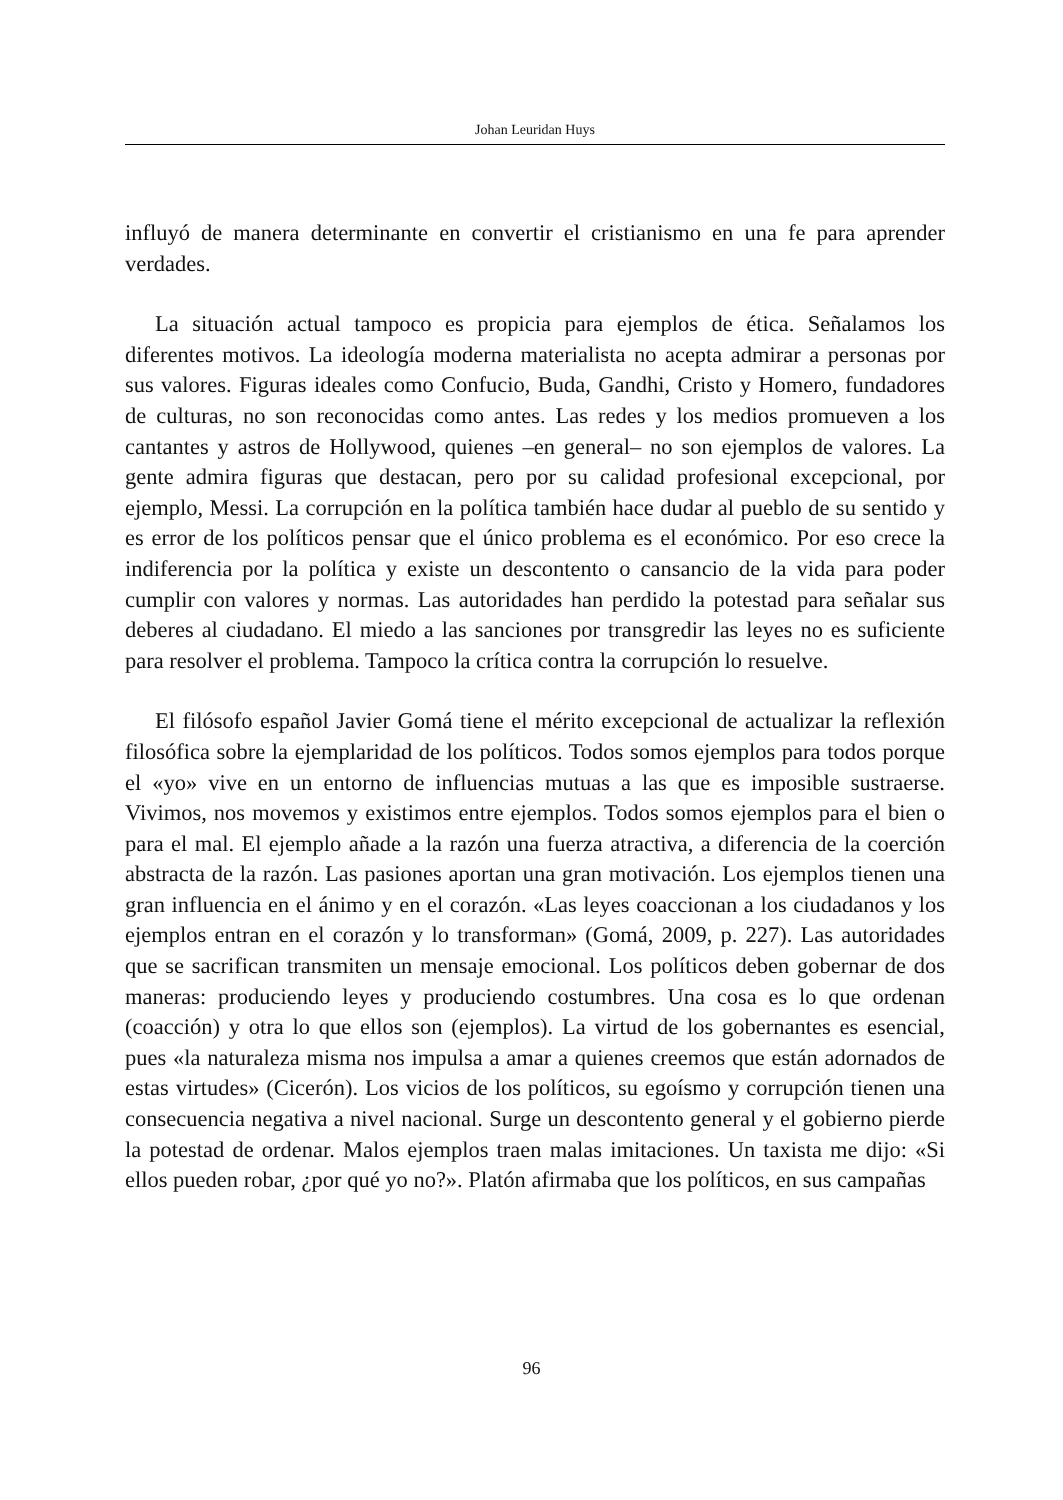Johan Leuridan Huys
influyó de manera determinante en convertir el cristianismo en una fe para aprender verdades.
La situación actual tampoco es propicia para ejemplos de ética. Señalamos los diferentes motivos. La ideología moderna materialista no acepta admirar a personas por sus valores. Figuras ideales como Confucio, Buda, Gandhi, Cristo y Homero, fundadores de culturas, no son reconocidas como antes. Las redes y los medios promueven a los cantantes y astros de Hollywood, quienes –en general– no son ejemplos de valores. La gente admira figuras que destacan, pero por su calidad profesional excepcional, por ejemplo, Messi. La corrupción en la política también hace dudar al pueblo de su sentido y es error de los políticos pensar que el único problema es el económico. Por eso crece la indiferencia por la política y existe un descontento o cansancio de la vida para poder cumplir con valores y normas. Las autoridades han perdido la potestad para señalar sus deberes al ciudadano. El miedo a las sanciones por transgredir las leyes no es suficiente para resolver el problema. Tampoco la crítica contra la corrupción lo resuelve.
El filósofo español Javier Gomá tiene el mérito excepcional de actualizar la reflexión filosófica sobre la ejemplaridad de los políticos. Todos somos ejemplos para todos porque el «yo» vive en un entorno de influencias mutuas a las que es imposible sustraerse. Vivimos, nos movemos y existimos entre ejemplos. Todos somos ejemplos para el bien o para el mal. El ejemplo añade a la razón una fuerza atractiva, a diferencia de la coerción abstracta de la razón. Las pasiones aportan una gran motivación. Los ejemplos tienen una gran influencia en el ánimo y en el corazón. «Las leyes coaccionan a los ciudadanos y los ejemplos entran en el corazón y lo transforman» (Gomá, 2009, p. 227). Las autoridades que se sacrifican transmiten un mensaje emocional. Los políticos deben gobernar de dos maneras: produciendo leyes y produciendo costumbres. Una cosa es lo que ordenan (coacción) y otra lo que ellos son (ejemplos). La virtud de los gobernantes es esencial, pues «la naturaleza misma nos impulsa a amar a quienes creemos que están adornados de estas virtudes» (Cicerón). Los vicios de los políticos, su egoísmo y corrupción tienen una consecuencia negativa a nivel nacional. Surge un descontento general y el gobierno pierde la potestad de ordenar. Malos ejemplos traen malas imitaciones. Un taxista me dijo: «Si ellos pueden robar, ¿por qué yo no?». Platón afirmaba que los políticos, en sus campañas
96